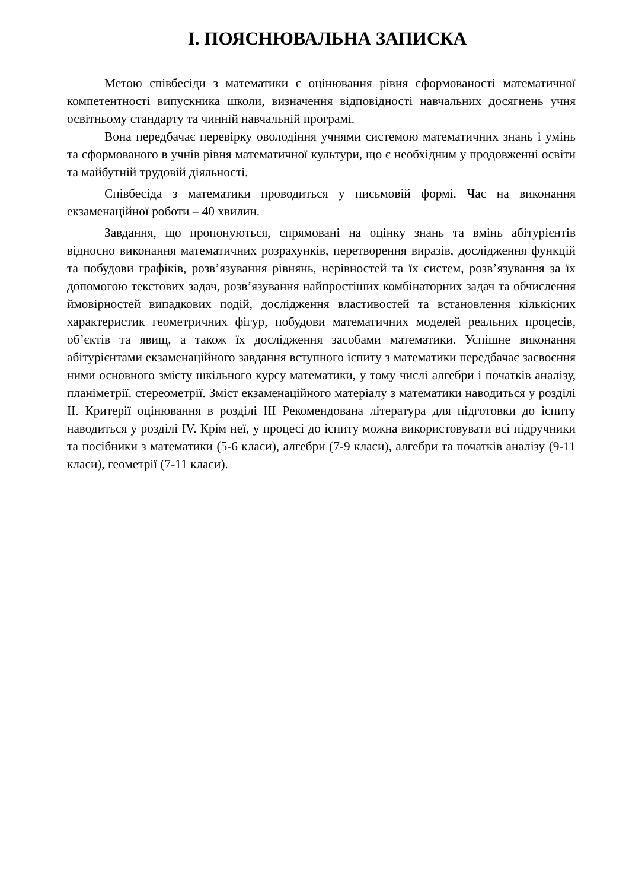І. ПОЯСНЮВАЛЬНА ЗАПИСКА
Метою співбесіди з математики є оцінювання рівня сформованості математичної компетентності випускника школи, визначення відповідності навчальних досягнень учня освітньому стандарту та чинній навчальній програмі.
Вона передбачає перевірку оволодіння учнями системою математичних знань і умінь та сформованого в учнів рівня математичної культури, що є необхідним у продовженні освіти та майбутній трудовій діяльності.
Співбесіда з математики проводиться у письмовій формі. Час на виконання екзаменаційної роботи – 40 хвилин.
Завдання, що пропонуються, спрямовані на оцінку знань та вмінь абітурієнтів відносно виконання математичних розрахунків, перетворення виразів, дослідження функцій та побудови графіків, розв’язування рівнянь, нерівностей та їх систем, розв’язування за їх допомогою текстових задач, розв’язування найпростіших комбінаторних задач та обчислення ймовірностей випадкових подій, дослідження властивостей та встановлення кількісних характеристик геометричних фігур, побудови математичних моделей реальних процесів, об’єктів та явищ, а також їх дослідження засобами математики. Успішне виконання абітурієнтами екзаменаційного завдання вступного іспиту з математики передбачає засвоєння ними основного змісту шкільного курсу математики, у тому числі алгебри і початків аналізу, планіметрії. стереометрії. Зміст екзаменаційного матеріалу з математики наводиться у розділі ІІ. Критерії оцінювання в розділі ІІІ Рекомендована література для підготовки до іспиту наводиться у розділі ІV. Крім неї, у процесі до іспиту можна використовувати всі підручники та посібники з математики (5-6 класи), алгебри (7-9 класи), алгебри та початків аналізу (9-11 класи), геометрії (7-11 класи).